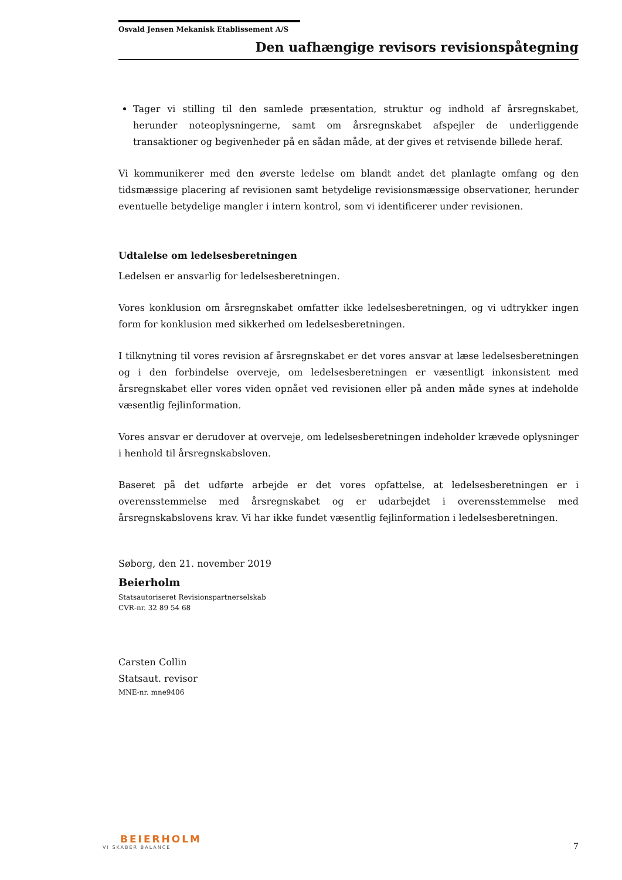Osvald Jensen Mekanisk Etablissement A/S
Den uafhængige revisors revisionspåtegning
Tager vi stilling til den samlede præsentation, struktur og indhold af årsregnskabet, herunder noteoplysningerne, samt om årsregnskabet afspejler de underliggende transaktioner og begivenheder på en sådan måde, at der gives et retvisende billede heraf.
Vi kommunikerer med den øverste ledelse om blandt andet det planlagte omfang og den tidsmæssige placering af revisionen samt betydelige revisionsmæssige observationer, herunder eventuelle betydelige mangler i intern kontrol, som vi identificerer under revisionen.
Udtalelse om ledelsesberetningen
Ledelsen er ansvarlig for ledelsesberetningen.
Vores konklusion om årsregnskabet omfatter ikke ledelsesberetningen, og vi udtrykker ingen form for konklusion med sikkerhed om ledelsesberetningen.
I tilknytning til vores revision af årsregnskabet er det vores ansvar at læse ledelsesberetningen og i den forbindelse overveje, om ledelsesberetningen er væsentligt inkonsistent med årsregnskabet eller vores viden opnået ved revisionen eller på anden måde synes at indeholde væsentlig fejlinformation.
Vores ansvar er derudover at overveje, om ledelsesberetningen indeholder krævede oplysninger i henhold til årsregnskabsloven.
Baseret på det udførte arbejde er det vores opfattelse, at ledelsesberetningen er i overensstemmelse med årsregnskabet og er udarbejdet i overensstemmelse med årsregnskabslovens krav. Vi har ikke fundet væsentlig fejlinformation i ledelsesberetningen.
Søborg, den 21. november 2019
Beierholm
Statsautoriseret Revisionspartnerselskab
CVR-nr. 32 89 54 68
Carsten Collin
Statsaut. revisor
MNE-nr. mne9406
BEIERHOLM
VI SKABER BALANCE
7